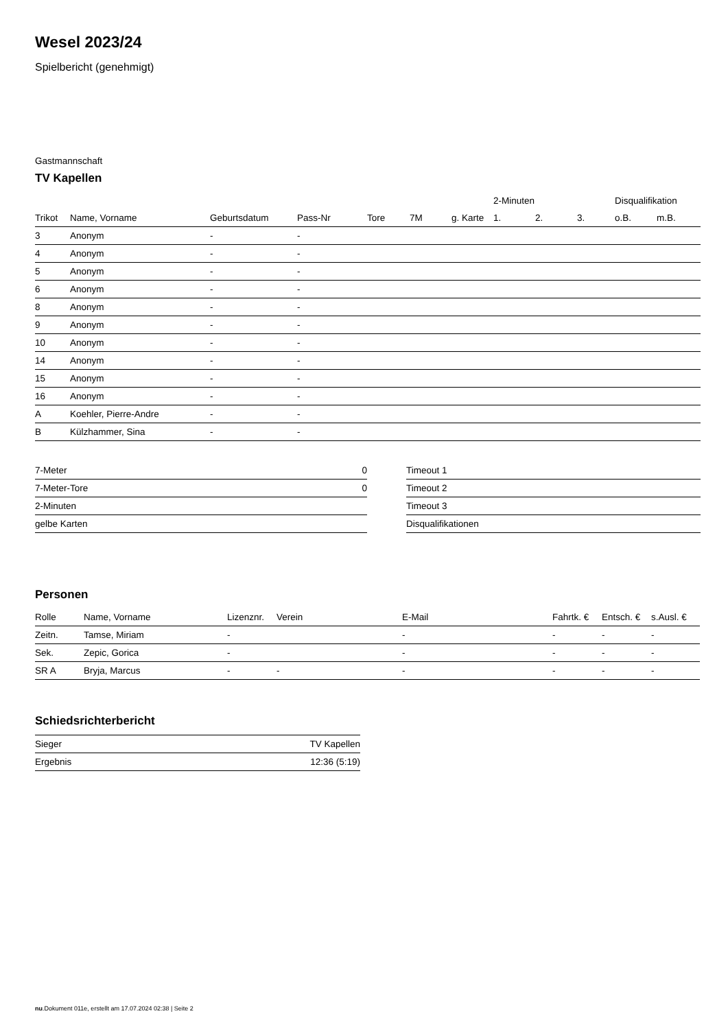Wesel 2023/24
Spielbericht (genehmigt)
Gastmannschaft
TV Kapellen
| | | | | | | | 2-Minuten | | | Disqualifikation | |
| --- | --- | --- | --- | --- | --- | --- | --- | --- | --- | --- | --- |
| Trikot | Name, Vorname | Geburtsdatum | Pass-Nr | Tore | 7M | g. Karte | 1. | 2. | 3. | o.B. | m.B. |
| 3 | Anonym | - | - | | | | | | | | |
| 4 | Anonym | - | - | | | | | | | | |
| 5 | Anonym | - | - | | | | | | | | |
| 6 | Anonym | - | - | | | | | | | | |
| 8 | Anonym | - | - | | | | | | | | |
| 9 | Anonym | - | - | | | | | | | | |
| 10 | Anonym | - | - | | | | | | | | |
| 14 | Anonym | - | - | | | | | | | | |
| 15 | Anonym | - | - | | | | | | | | |
| 16 | Anonym | - | - | | | | | | | | |
| A | Koehler, Pierre-Andre | - | - | | | | | | | | |
| B | Külzhammer, Sina | - | - | | | | | | | | |
| 7-Meter | 0 |
| 7-Meter-Tore | 0 |
| 2-Minuten | |
| gelbe Karten | |
| Timeout 1 |
| Timeout 2 |
| Timeout 3 |
| Disqualifikationen |
Personen
| Rolle | Name, Vorname | Lizenznr. | Verein | E-Mail | Fahrtk. € | Entsch. € | s.Ausl. € |
| --- | --- | --- | --- | --- | --- | --- | --- |
| Zeitn. | Tamse, Miriam | - | | - | - | - | - |
| Sek. | Zepic, Gorica | - | | - | - | - | - |
| SR A | Bryja, Marcus | - | - | - | - | - | - |
Schiedsrichterbericht
| Sieger | TV Kapellen |
| Ergebnis | 12:36 (5:19) |
nu.Dokument 011e, erstellt am 17.07.2024 02:38 | Seite 2